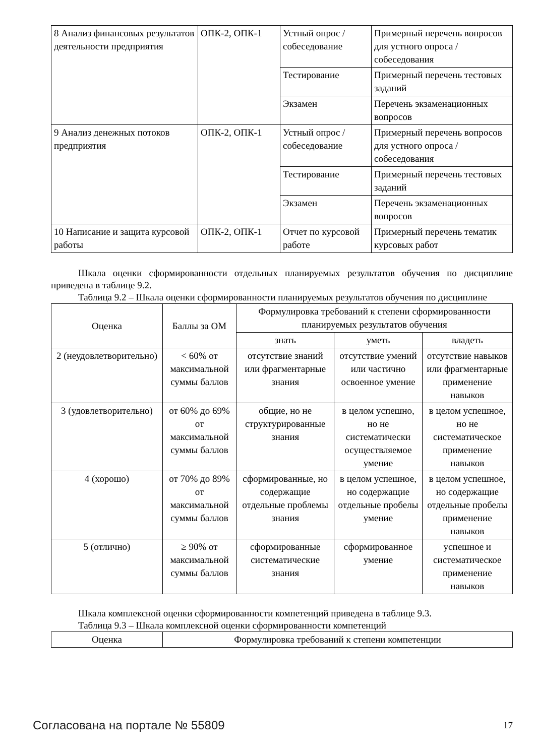| 8 Анализ финансовых результатов деятельности предприятия | ОПК-2, ОПК-1 | Устный опрос / собеседование | Примерный перечень вопросов для устного опроса / собеседования |
| | | Тестирование | Примерный перечень тестовых заданий |
| | | Экзамен | Перечень экзаменационных вопросов |
| 9 Анализ денежных потоков предприятия | ОПК-2, ОПК-1 | Устный опрос / собеседование | Примерный перечень вопросов для устного опроса / собеседования |
| | | Тестирование | Примерный перечень тестовых заданий |
| | | Экзамен | Перечень экзаменационных вопросов |
| 10 Написание и защита курсовой работы | ОПК-2, ОПК-1 | Отчет по курсовой работе | Примерный перечень тематик курсовых работ |
Шкала оценки сформированности отдельных планируемых результатов обучения по дисциплине приведена в таблице 9.2.
Таблица 9.2 – Шкала оценки сформированности планируемых результатов обучения по дисциплине
| Оценка | Баллы за ОМ | Формулировка требований к степени сформированности планируемых результатов обучения | | |
| --- | --- | --- | --- | --- |
| | | знать | уметь | владеть |
| 2 (неудовлетворительно) | < 60% от максимальной суммы баллов | отсутствие знаний или фрагментарные знания | отсутствие умений или частично освоенное умение | отсутствие навыков или фрагментарные применение навыков |
| 3 (удовлетворительно) | от 60% до 69% от максимальной суммы баллов | общие, но не структурированные знания | в целом успешно, но не систематически осуществляемое умение | в целом успешное, но не систематическое применение навыков |
| 4 (хорошо) | от 70% до 89% от максимальной суммы баллов | сформированные, но содержащие отдельные проблемы знания | в целом успешное, но содержащие отдельные пробелы умение | в целом успешное, но содержащие отдельные пробелы применение навыков |
| 5 (отлично) | ≥ 90% от максимальной суммы баллов | сформированные систематические знания | сформированное умение | успешное и систематическое применение навыков |
Шкала комплексной оценки сформированности компетенций приведена в таблице 9.3.
Таблица 9.3 – Шкала комплексной оценки сформированности компетенций
| Оценка | Формулировка требований к степени компетенции |
| --- | --- |
Согласована на портале № 55809 17